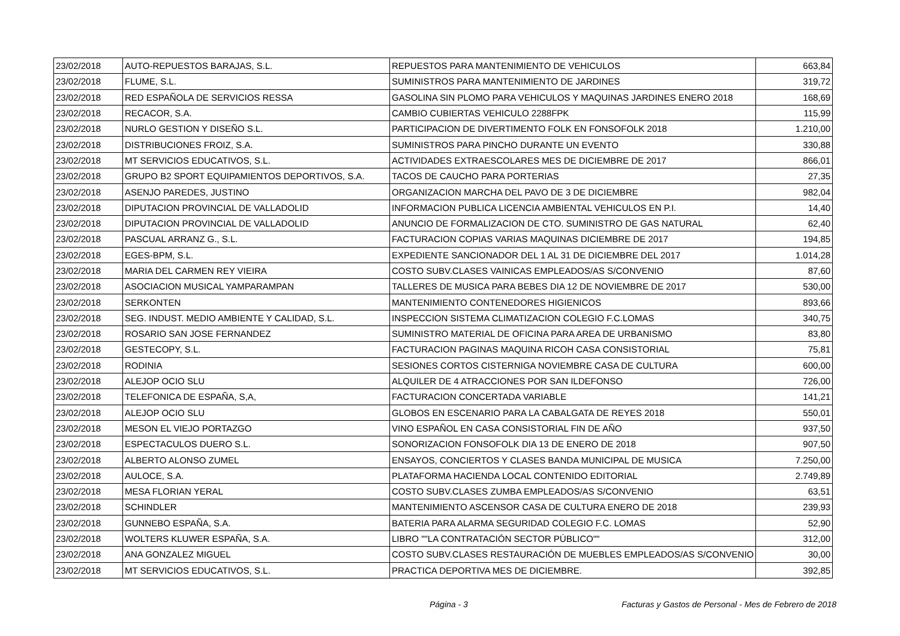| 23/02/2018 | AUTO-REPUESTOS BARAJAS, S.L. | REPUESTOS PARA MANTENIMIENTO DE VEHICULOS | 663,84 |
| 23/02/2018 | FLUME, S.L. | SUMINISTROS PARA MANTENIMIENTO DE JARDINES | 319,72 |
| 23/02/2018 | RED ESPAÑOLA DE SERVICIOS RESSA | GASOLINA SIN PLOMO PARA VEHICULOS Y MAQUINAS JARDINES ENERO 2018 | 168,69 |
| 23/02/2018 | RECACOR, S.A. | CAMBIO CUBIERTAS VEHICULO 2288FPK | 115,99 |
| 23/02/2018 | NURLO GESTION Y DISEÑO S.L. | PARTICIPACION DE DIVERTIMENTO FOLK EN FONSOFOLK 2018 | 1.210,00 |
| 23/02/2018 | DISTRIBUCIONES FROIZ, S.A. | SUMINISTROS PARA PINCHO DURANTE UN EVENTO | 330,88 |
| 23/02/2018 | MT SERVICIOS EDUCATIVOS, S.L. | ACTIVIDADES EXTRAESCOLARES MES DE DICIEMBRE DE 2017 | 866,01 |
| 23/02/2018 | GRUPO B2 SPORT EQUIPAMIENTOS DEPORTIVOS, S.A. | TACOS DE CAUCHO PARA PORTERIAS | 27,35 |
| 23/02/2018 | ASENJO PAREDES, JUSTINO | ORGANIZACION MARCHA DEL PAVO DE 3 DE DICIEMBRE | 982,04 |
| 23/02/2018 | DIPUTACION PROVINCIAL DE VALLADOLID | INFORMACION PUBLICA LICENCIA AMBIENTAL VEHICULOS EN P.I. | 14,40 |
| 23/02/2018 | DIPUTACION PROVINCIAL DE VALLADOLID | ANUNCIO DE FORMALIZACION DE CTO. SUMINISTRO DE GAS NATURAL | 62,40 |
| 23/02/2018 | PASCUAL ARRANZ G., S.L. | FACTURACION COPIAS VARIAS MAQUINAS DICIEMBRE DE 2017 | 194,85 |
| 23/02/2018 | EGES-BPM, S.L. | EXPEDIENTE SANCIONADOR DEL 1 AL 31 DE DICIEMBRE DEL 2017 | 1.014,28 |
| 23/02/2018 | MARIA DEL CARMEN REY VIEIRA | COSTO SUBV.CLASES VAINICAS EMPLEADOS/AS S/CONVENIO | 87,60 |
| 23/02/2018 | ASOCIACION MUSICAL YAMPARAMPAN | TALLERES DE MUSICA PARA BEBES DIA 12 DE NOVIEMBRE DE 2017 | 530,00 |
| 23/02/2018 | SERKONTEN | MANTENIMIENTO CONTENEDORES HIGIENICOS | 893,66 |
| 23/02/2018 | SEG. INDUST. MEDIO AMBIENTE Y CALIDAD, S.L. | INSPECCION SISTEMA CLIMATIZACION COLEGIO F.C.LOMAS | 340,75 |
| 23/02/2018 | ROSARIO SAN JOSE FERNANDEZ | SUMINISTRO MATERIAL DE OFICINA PARA AREA DE URBANISMO | 83,80 |
| 23/02/2018 | GESTECOPY, S.L. | FACTURACION PAGINAS MAQUINA RICOH CASA CONSISTORIAL | 75,81 |
| 23/02/2018 | RODINIA | SESIONES CORTOS CISTERNIGA NOVIEMBRE CASA DE CULTURA | 600,00 |
| 23/02/2018 | ALEJOP OCIO SLU | ALQUILER DE 4 ATRACCIONES POR SAN ILDEFONSO | 726,00 |
| 23/02/2018 | TELEFONICA DE ESPAÑA, S,A, | FACTURACION CONCERTADA VARIABLE | 141,21 |
| 23/02/2018 | ALEJOP OCIO SLU | GLOBOS EN ESCENARIO PARA LA CABALGATA DE REYES 2018 | 550,01 |
| 23/02/2018 | MESON EL VIEJO PORTAZGO | VINO ESPAÑOL EN CASA CONSISTORIAL FIN DE AÑO | 937,50 |
| 23/02/2018 | ESPECTACULOS DUERO S.L. | SONORIZACION FONSOFOLK DIA 13 DE ENERO DE 2018 | 907,50 |
| 23/02/2018 | ALBERTO ALONSO ZUMEL | ENSAYOS, CONCIERTOS Y CLASES BANDA MUNICIPAL DE MUSICA | 7.250,00 |
| 23/02/2018 | AULOCE, S.A. | PLATAFORMA HACIENDA LOCAL CONTENIDO EDITORIAL | 2.749,89 |
| 23/02/2018 | MESA FLORIAN YERAL | COSTO SUBV.CLASES ZUMBA EMPLEADOS/AS S/CONVENIO | 63,51 |
| 23/02/2018 | SCHINDLER | MANTENIMIENTO ASCENSOR CASA DE CULTURA ENERO DE 2018 | 239,93 |
| 23/02/2018 | GUNNEBO ESPAÑA, S.A. | BATERIA PARA ALARMA SEGURIDAD COLEGIO F.C. LOMAS | 52,90 |
| 23/02/2018 | WOLTERS KLUWER ESPAÑA, S.A. | LIBRO ""LA CONTRATACIÓN SECTOR PÚBLICO"" | 312,00 |
| 23/02/2018 | ANA GONZALEZ MIGUEL | COSTO SUBV.CLASES RESTAURACIÓN DE MUEBLES EMPLEADOS/AS S/CONVENIO | 30,00 |
| 23/02/2018 | MT SERVICIOS EDUCATIVOS, S.L. | PRACTICA DEPORTIVA MES DE DICIEMBRE. | 392,85 |
Página - 3
Facturas y Gastos de Personal - Mes de Febrero de 2018